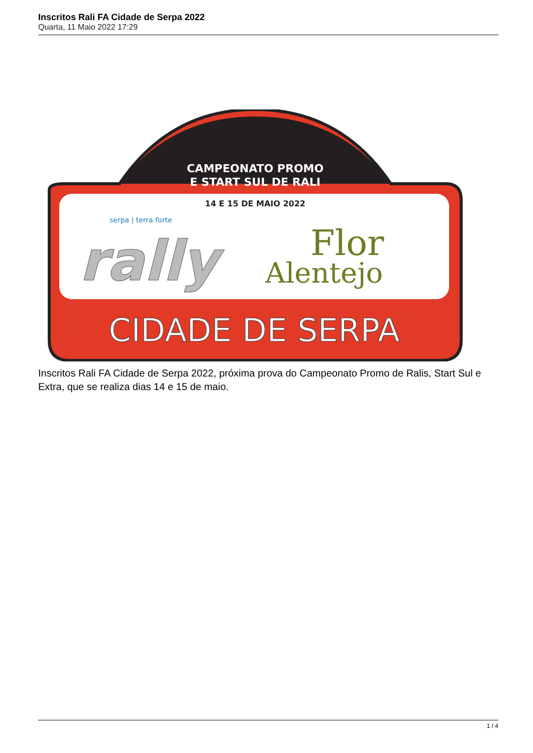Inscritos Rali FA Cidade de Serpa 2022
Quarta, 11 Maio 2022 17:29
CAMPEONATO PROMO
E START SUL DE RALI
14 E 15 DE MAIO 2022
serpa | terra forte
rally
Flor
Alentejo
CIDADE DE SERPA
Inscritos Rali FA Cidade de Serpa 2022, próxima prova do Campeonato Promo de Ralis, Start Sul e Extra, que se realiza dias 14 e 15 de maio.
1 / 4